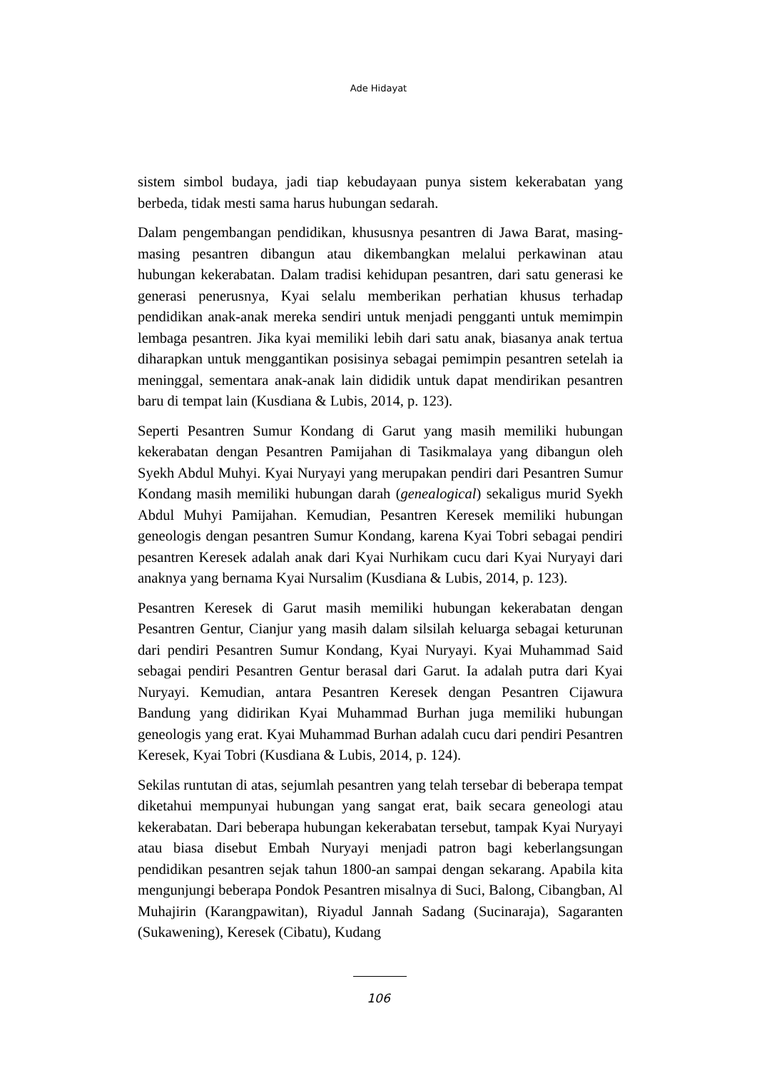Ade Hidayat
sistem simbol budaya, jadi tiap kebudayaan punya sistem kekerabatan yang berbeda, tidak mesti sama harus hubungan sedarah.
Dalam pengembangan pendidikan, khususnya pesantren di Jawa Barat, masing-masing pesantren dibangun atau dikembangkan melalui perkawinan atau hubungan kekerabatan. Dalam tradisi kehidupan pesantren, dari satu generasi ke generasi penerusnya, Kyai selalu memberikan perhatian khusus terhadap pendidikan anak-anak mereka sendiri untuk menjadi pengganti untuk memimpin lembaga pesantren. Jika kyai memiliki lebih dari satu anak, biasanya anak tertua diharapkan untuk menggantikan posisinya sebagai pemimpin pesantren setelah ia meninggal, sementara anak-anak lain dididik untuk dapat mendirikan pesantren baru di tempat lain (Kusdiana & Lubis, 2014, p. 123).
Seperti Pesantren Sumur Kondang di Garut yang masih memiliki hubungan kekerabatan dengan Pesantren Pamijahan di Tasikmalaya yang dibangun oleh Syekh Abdul Muhyi. Kyai Nuryayi yang merupakan pendiri dari Pesantren Sumur Kondang masih memiliki hubungan darah (genealogical) sekaligus murid Syekh Abdul Muhyi Pamijahan. Kemudian, Pesantren Keresek memiliki hubungan geneologis dengan pesantren Sumur Kondang, karena Kyai Tobri sebagai pendiri pesantren Keresek adalah anak dari Kyai Nurhikam cucu dari Kyai Nuryayi dari anaknya yang bernama Kyai Nursalim (Kusdiana & Lubis, 2014, p. 123).
Pesantren Keresek di Garut masih memiliki hubungan kekerabatan dengan Pesantren Gentur, Cianjur yang masih dalam silsilah keluarga sebagai keturunan dari pendiri Pesantren Sumur Kondang, Kyai Nuryayi. Kyai Muhammad Said sebagai pendiri Pesantren Gentur berasal dari Garut. Ia adalah putra dari Kyai Nuryayi. Kemudian, antara Pesantren Keresek dengan Pesantren Cijawura Bandung yang didirikan Kyai Muhammad Burhan juga memiliki hubungan geneologis yang erat. Kyai Muhammad Burhan adalah cucu dari pendiri Pesantren Keresek, Kyai Tobri (Kusdiana & Lubis, 2014, p. 124).
Sekilas runtutan di atas, sejumlah pesantren yang telah tersebar di beberapa tempat diketahui mempunyai hubungan yang sangat erat, baik secara geneologi atau kekerabatan. Dari beberapa hubungan kekerabatan tersebut, tampak Kyai Nuryayi atau biasa disebut Embah Nuryayi menjadi patron bagi keberlangsungan pendidikan pesantren sejak tahun 1800-an sampai dengan sekarang. Apabila kita mengunjungi beberapa Pondok Pesantren misalnya di Suci, Balong, Cibangban, Al Muhajirin (Karangpawitan), Riyadul Jannah Sadang (Sucinaraja), Sagaranten (Sukawening), Keresek (Cibatu), Kudang
106